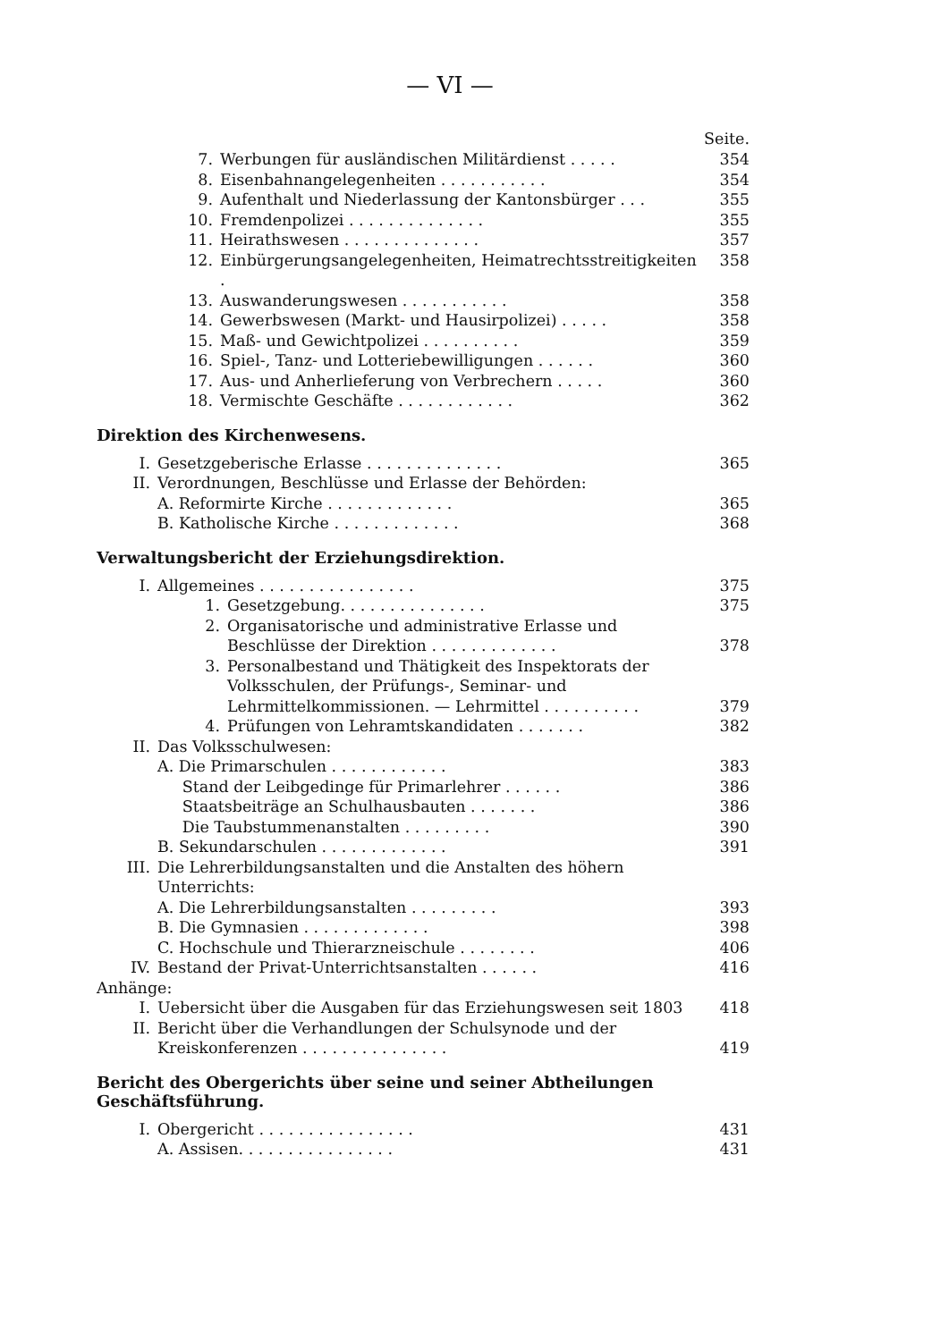— VI —
Seite.
| 7. | Werbungen für ausländischen Militärdienst . . . . . | 354 |
| 8. | Eisenbahnangelegenheiten . . . . . . . . . . . | 354 |
| 9. | Aufenthalt und Niederlassung der Kantonsbürger . . . | 355 |
| 10. | Fremdenpolizei . . . . . . . . . . . . . . | 355 |
| 11. | Heirathswesen . . . . . . . . . . . . . . | 357 |
| 12. | Einbürgerungsangelegenheiten, Heimatrechtsstreitigkeiten . | 358 |
| 13. | Auswanderungswesen . . . . . . . . . . . | 358 |
| 14. | Gewerbswesen (Markt- und Hausirpolizei) . . . . . | 358 |
| 15. | Maß- und Gewichtpolizei . . . . . . . . . . | 359 |
| 16. | Spiel-, Tanz- und Lotteriebewilligungen . . . . . . | 360 |
| 17. | Aus- und Anherlieferung von Verbrechern . . . . . | 360 |
| 18. | Vermischte Geschäfte . . . . . . . . . . . . | 362 |
Direktion des Kirchenwesens.
| I. | Gesetzgeberische Erlasse . . . . . . . . . . . . . . | 365 |
| II. | Verordnungen, Beschlüsse und Erlasse der Behörden: | |
| | A. Reformirte Kirche . . . . . . . . . . . . . | 365 |
| | B. Katholische Kirche . . . . . . . . . . . . . | 368 |
Verwaltungsbericht der Erziehungsdirektion.
| I. | Allgemeines . . . . . . . . . . . . . . . . | | 375 |
| | 1. | Gesetzgebung. . . . . . . . . . . . . . . | 375 |
| | 2. | Organisatorische und administrative Erlasse und Beschlüsse der Direktion . . . . . . . . . . . . . | 378 |
| | 3. | Personalbestand und Thätigkeit des Inspektorats der Volksschulen, der Prüfungs-, Seminar- und Lehrmittelkommissionen. — Lehrmittel . . . . . . . . . . | 379 |
| | 4. | Prüfungen von Lehramtskandidaten . . . . . . . | 382 |
| II. | Das Volksschulwesen: | | |
| | A. Die Primarschulen . . . . . . . . . . . . | | 383 |
| | Stand der Leibgedinge für Primarlehrer . . . . . . | | 386 |
| | Staatsbeiträge an Schulhausbauten . . . . . . . | | 386 |
| | Die Taubstummenanstalten . . . . . . . . . | | 390 |
| | B. Sekundarschulen . . . . . . . . . . . . . | | 391 |
| III. | Die Lehrerbildungsanstalten und die Anstalten des höhern Unterrichts: | | |
| | A. Die Lehrerbildungsanstalten . . . . . . . . . | | 393 |
| | B. Die Gymnasien . . . . . . . . . . . . . | | 398 |
| | C. Hochschule und Thierarzneischule . . . . . . . . | | 406 |
| IV. | Bestand der Privat-Unterrichtsanstalten . . . . . . | | 416 |
| Anhänge: | | | |
| I. | Uebersicht über die Ausgaben für das Erziehungswesen seit 1803 | | 418 |
| II. | Bericht über die Verhandlungen der Schulsynode und der Kreiskonferenzen . . . . . . . . . . . . . . . | | 419 |
Bericht des Obergerichts über seine und seiner Abtheilungen Geschäftsführung.
| I. | Obergericht . . . . . . . . . . . . . . . . | 431 |
| | A. Assisen. . . . . . . . . . . . . . . . | 431 |